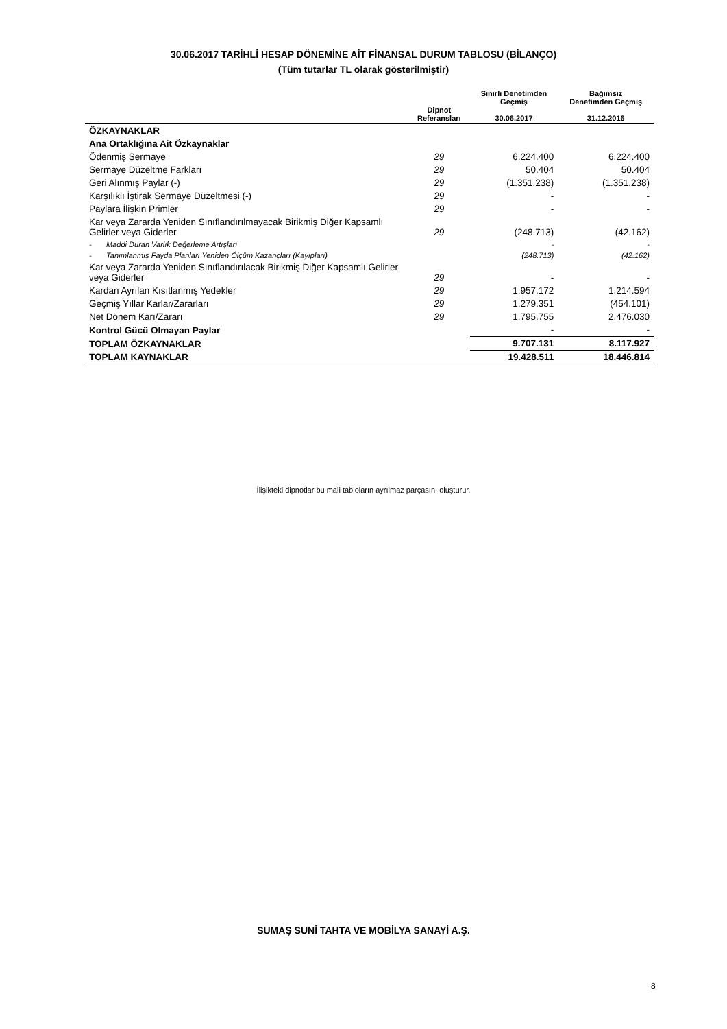30.06.2017 TARİHLİ HESAP DÖNEMİNE AİT FİNANSAL DURUM TABLOSU (BİLANÇO)
(Tüm tutarlar TL olarak gösterilmiştir)
| | Dipnot Referansları | Sınırlı Denetimden Geçmiş 30.06.2017 | Bağımsız Denetimden Geçmiş 31.12.2016 |
| --- | --- | --- | --- |
| ÖZKAYNAKLAR | | | |
| Ana Ortaklığına Ait Özkaynaklar | | | |
| Ödenmiş Sermaye | 29 | 6.224.400 | 6.224.400 |
| Sermaye Düzeltme Farkları | 29 | 50.404 | 50.404 |
| Geri Alınmış Paylar (-) | 29 | (1.351.238) | (1.351.238) |
| Karşılıklı İştirak Sermaye Düzeltmesi (-) | 29 | - | - |
| Paylara İlişkin Primler | 29 | - | - |
| Kar veya Zararda Yeniden Sınıflandırılmayacak Birikmiş Diğer Kapsamlı Gelirler veya Giderler | 29 | (248.713) | (42.162) |
| - Maddi Duran Varlık Değerleme Artışları | | - | - |
| - Tanımlanmış Fayda Planları Yeniden Ölçüm Kazançları (Kayıpları) | | (248.713) | (42.162) |
| Kar veya Zararda Yeniden Sınıflandırılacak Birikmiş Diğer Kapsamlı Gelirler veya Giderler | 29 | - | - |
| Kardan Ayrılan Kısıtlanmış Yedekler | 29 | 1.957.172 | 1.214.594 |
| Geçmiş Yıllar Karlar/Zararları | 29 | 1.279.351 | (454.101) |
| Net Dönem Karı/Zararı | 29 | 1.795.755 | 2.476.030 |
| Kontrol Gücü Olmayan Paylar | | - | - |
| TOPLAM ÖZKAYNAKLAR | | 9.707.131 | 8.117.927 |
| TOPLAM KAYNAKLAR | | 19.428.511 | 18.446.814 |
İlişikteki dipnotlar bu mali tabloların ayrılmaz parçasını oluşturur.
SUMAŞ SUNİ TAHTA VE MOBİLYA SANAYİ A.Ş.
8